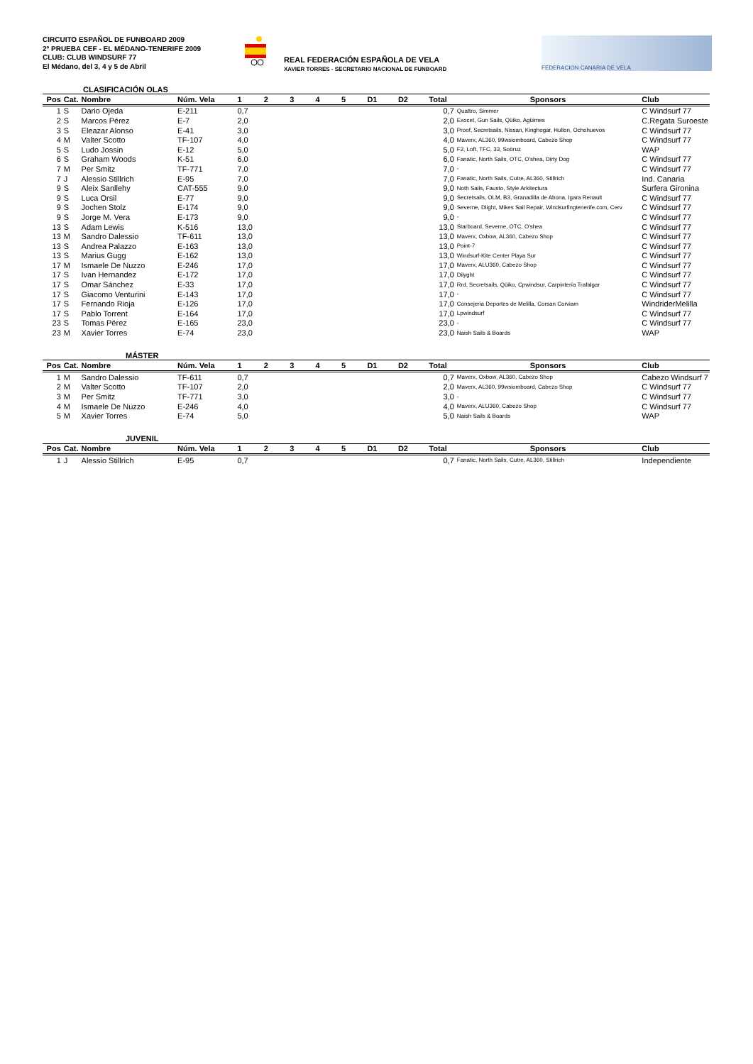CIRCUITO ESPAÑOL DE FUNBOARD 2009
2º PRUEBA CEF - EL MÉDANO-TENERIFE 2009
CLUB: CLUB WINDSURF 77
El Médano, del 3, 4 y 5 de Abril
REAL FEDERACIÓN ESPAÑOLA DE VELA
XAVIER TORRES - SECRETARIO NACIONAL DE FUNBOARD
FEDERACION CANARIA DE VELA
CLASIFICACIÓN OLAS
| Pos | Cat. | Nombre | Núm. Vela | 1 | 2 | 3 | 4 | 5 | D1 | D2 | Total | Sponsors | Club |
| --- | --- | --- | --- | --- | --- | --- | --- | --- | --- | --- | --- | --- | --- |
| 1 | S | Dario Ojeda | E-211 | 0,7 | | | | | | | 0,7 | Quattro, Simmer | C Windsurf 77 |
| 2 | S | Marcos Pérez | E-7 | 2,0 | | | | | | | 2,0 | Exocet, Gun Sails, Qüiko, Agüimes | C.Regata Suroeste |
| 3 | S | Eleazar Alonso | E-41 | 3,0 | | | | | | | 3,0 | Proof, Secretsails, Nissan, Kinghogar, Hullon, Ochohuevos | C Windsurf 77 |
| 4 | M | Valter Scotto | TF-107 | 4,0 | | | | | | | 4,0 | Maverx, AL360, 99wsiomboard, Cabezo Shop | C Windsurf 77 |
| 5 | S | Ludo Jossin | E-12 | 5,0 | | | | | | | 5,0 | F2, Loft, TFC, 33, Soöruz | WAP |
| 6 | S | Graham Woods | K-51 | 6,0 | | | | | | | 6,0 | Fanatic, North Sails, OTC, O'shea, Dirty Dog | C Windsurf 77 |
| 7 | M | Per Smitz | TF-771 | 7,0 | | | | | | | 7,0 | - | C Windsurf 77 |
| 7 | J | Alessio Stillrich | E-95 | 7,0 | | | | | | | 7,0 | Fanatic, North Sails, Cutre, AL360, Stillrich | Ind. Canaria |
| 9 | S | Aleix Sanllehy | CAT-555 | 9,0 | | | | | | | 9,0 | Noth Sails, Fausto, Style Arkitectura | Surfera Gironina |
| 9 | S | Luca Orsil | E-77 | 9,0 | | | | | | | 9,0 | Secretsails, OLM, B3, Granadilla de Abona, Igara Renault | C Windsurf 77 |
| 9 | S | Jochen Stolz | E-174 | 9,0 | | | | | | | 9,0 | Severne, Dlight, Mikes Sail Repair, Windsurfingtenerife.com, Cerv | C Windsurf 77 |
| 9 | S | Jorge M. Vera | E-173 | 9,0 | | | | | | | 9,0 | - | C Windsurf 77 |
| 13 | S | Adam Lewis | K-516 | 13,0 | | | | | | | 13,0 | Starboard, Severne, OTC, O'shea | C Windsurf 77 |
| 13 | M | Sandro Dalessio | TF-611 | 13,0 | | | | | | | 13,0 | Maverx, Oxbow, AL360, Cabezo Shop | C Windsurf 77 |
| 13 | S | Andrea Palazzo | E-163 | 13,0 | | | | | | | 13,0 | Point-7 | C Windsurf 77 |
| 13 | S | Marius Gugg | E-162 | 13,0 | | | | | | | 13,0 | Windsurf-Kite Center Playa Sur | C Windsurf 77 |
| 17 | M | Ismaele De Nuzzo | E-246 | 17,0 | | | | | | | 17,0 | Maverx, ALU360, Cabezo Shop | C Windsurf 77 |
| 17 | S | Ivan Hernandez | E-172 | 17,0 | | | | | | | 17,0 | Dilyght | C Windsurf 77 |
| 17 | S | Omar Sánchez | E-33 | 17,0 | | | | | | | 17,0 | Rrd, Secretsails, Qüiko, Cpwindsur, Carpintería Trafalgar | C Windsurf 77 |
| 17 | S | Giacomo Venturini | E-143 | 17,0 | | | | | | | 17,0 | - | C Windsurf 77 |
| 17 | S | Fernando Rioja | E-126 | 17,0 | | | | | | | 17,0 | Consejeria Deportes de Melilla, Corsan Corviam | WindriderMelilla |
| 17 | S | Pablo Torrent | E-164 | 17,0 | | | | | | | 17,0 | Lpwindsurf | C Windsurf 77 |
| 23 | S | Tomas Pérez | E-165 | 23,0 | | | | | | | 23,0 | - | C Windsurf 77 |
| 23 | M | Xavier Torres | E-74 | 23,0 | | | | | | | 23,0 | Naish Sails & Boards | WAP |
| MÁSTER | | | | | | | | | | | | | |
| Pos | Cat. | Nombre | Núm. Vela | 1 | 2 | 3 | 4 | 5 | D1 | D2 | Total | Sponsors | Club |
| 1 | M | Sandro Dalessio | TF-611 | 0,7 | | | | | | | 0,7 | Maverx, Oxbow, AL360, Cabezo Shop | Cabezo Windsurf 7 |
| 2 | M | Valter Scotto | TF-107 | 2,0 | | | | | | | 2,0 | Maverx, AL360, 99wsiomboard, Cabezo Shop | C Windsurf 77 |
| 3 | M | Per Smitz | TF-771 | 3,0 | | | | | | | 3,0 | - | C Windsurf 77 |
| 4 | M | Ismaele De Nuzzo | E-246 | 4,0 | | | | | | | 4,0 | Maverx, ALU360, Cabezo Shop | C Windsurf 77 |
| 5 | M | Xavier Torres | E-74 | 5,0 | | | | | | | 5,0 | Naish Sails & Boards | WAP |
| JUVENIL | | | | | | | | | | | | | |
| Pos | Cat. | Nombre | Núm. Vela | 1 | 2 | 3 | 4 | 5 | D1 | D2 | Total | Sponsors | Club |
| 1 | J | Alessio Stillrich | E-95 | 0,7 | | | | | | | 0,7 | Fanatic, North Sails, Cutre, AL360, Stillrich | Independiente |